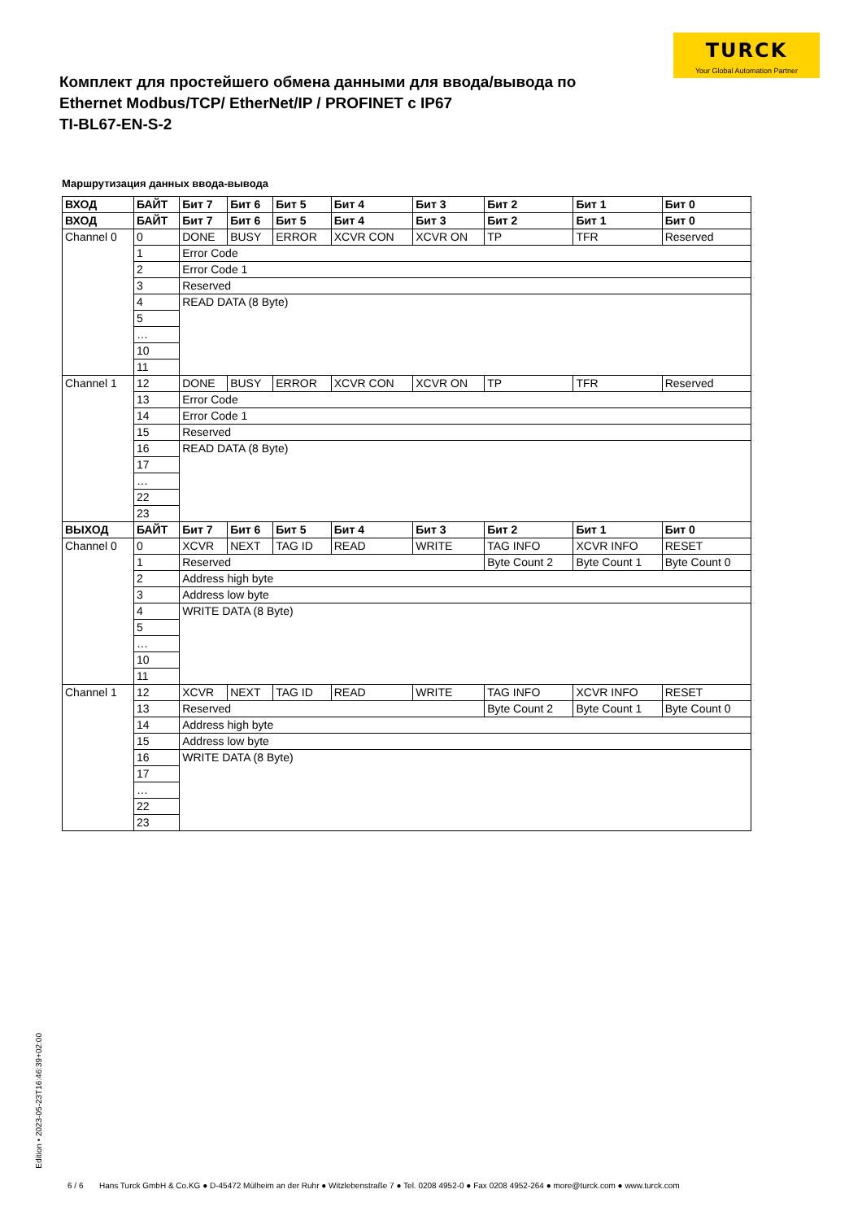TURCK
Your Global Automation Partner
Комплект для простейшего обмена данными для ввода/вывода по Ethernet Modbus/TCP/ EtherNet/IP / PROFINET с IP67
TI-BL67-EN-S-2
Маршрутизация данных ввода-вывода
| ВХОД | БАЙТ | Бит 7 | Бит 6 | Бит 5 | Бит 4 | Бит 3 | Бит 2 | Бит 1 | Бит 0 |
| --- | --- | --- | --- | --- | --- | --- | --- | --- | --- |
| ВХОД | БАЙТ | Бит 7 | Бит 6 | Бит 5 | Бит 4 | Бит 3 | Бит 2 | Бит 1 | Бит 0 |
| Channel 0 | 0 | DONE | BUSY | ERROR | XCVR CON | XCVR ON | TP | TFR | Reserved |
| | 1 | Error Code | | | | | | | |
| | 2 | Error Code 1 | | | | | | | |
| | 3 | Reserved | | | | | | | |
| | 4 | READ DATA (8 Byte) | | | | | | | |
| | 5 | | | | | | | | |
| | … | | | | | | | | |
| | 10 | | | | | | | | |
| | 11 | | | | | | | | |
| Channel 1 | 12 | DONE | BUSY | ERROR | XCVR CON | XCVR ON | TP | TFR | Reserved |
| | 13 | Error Code | | | | | | | |
| | 14 | Error Code 1 | | | | | | | |
| | 15 | Reserved | | | | | | | |
| | 16 | READ DATA (8 Byte) | | | | | | | |
| | 17 | | | | | | | | |
| | … | | | | | | | | |
| | 22 | | | | | | | | |
| | 23 | | | | | | | | |
| ВЫХОД | БАЙТ | Бит 7 | Бит 6 | Бит 5 | Бит 4 | Бит 3 | Бит 2 | Бит 1 | Бит 0 |
| Channel 0 | 0 | XCVR | NEXT | TAG ID | READ | WRITE | TAG INFO | XCVR INFO | RESET |
| | 1 | Reserved | | | | | Byte Count 2 | Byte Count 1 | Byte Count 0 |
| | 2 | Address high byte | | | | | | | |
| | 3 | Address low byte | | | | | | | |
| | 4 | WRITE DATA (8 Byte) | | | | | | | |
| | 5 | | | | | | | | |
| | … | | | | | | | | |
| | 10 | | | | | | | | |
| | 11 | | | | | | | | |
| Channel 1 | 12 | XCVR | NEXT | TAG ID | READ | WRITE | TAG INFO | XCVR INFO | RESET |
| | 13 | Reserved | | | | | Byte Count 2 | Byte Count 1 | Byte Count 0 |
| | 14 | Address high byte | | | | | | | |
| | 15 | Address low byte | | | | | | | |
| | 16 | WRITE DATA (8 Byte) | | | | | | | |
| | 17 | | | | | | | | |
| | … | | | | | | | | |
| | 22 | | | | | | | | |
| | 23 | | | | | | | | |
Edition • 2023-05-23T16:46:39+02:00
6 / 6 Hans Turck GmbH & Co.KG ● D-45472 Mülheim an der Ruhr ● Witzlebenstraße 7 ● Tel. 0208 4952-0 ● Fax 0208 4952-264 ● more@turck.com ● www.turck.com